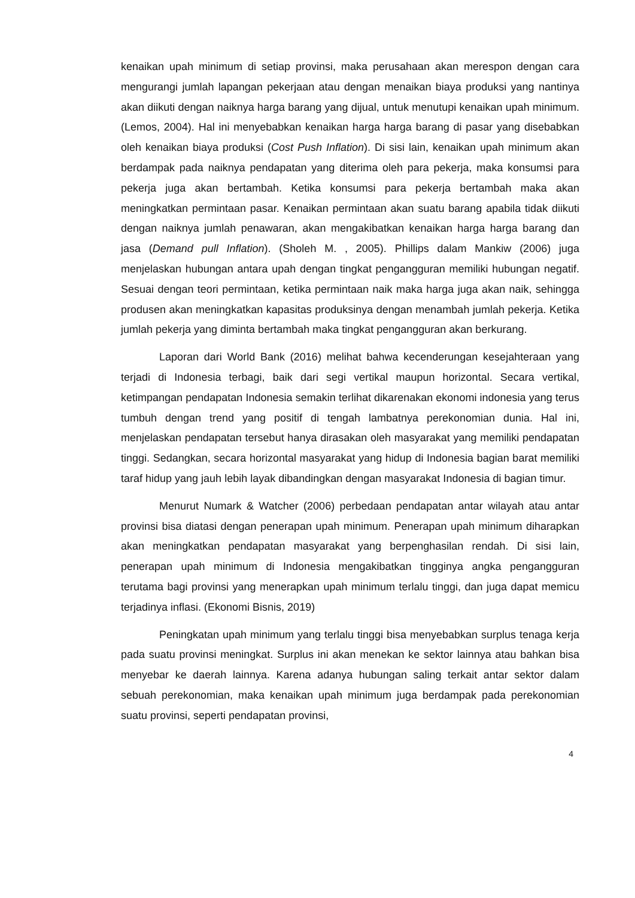kenaikan upah minimum di setiap provinsi, maka perusahaan akan merespon dengan cara mengurangi jumlah lapangan pekerjaan atau dengan menaikan biaya produksi yang nantinya akan diikuti dengan naiknya harga barang yang dijual, untuk menutupi kenaikan upah minimum. (Lemos, 2004). Hal ini menyebabkan kenaikan harga harga barang di pasar yang disebabkan oleh kenaikan biaya produksi (Cost Push Inflation). Di sisi lain, kenaikan upah minimum akan berdampak pada naiknya pendapatan yang diterima oleh para pekerja, maka konsumsi para pekerja juga akan bertambah. Ketika konsumsi para pekerja bertambah maka akan meningkatkan permintaan pasar. Kenaikan permintaan akan suatu barang apabila tidak diikuti dengan naiknya jumlah penawaran, akan mengakibatkan kenaikan harga harga barang dan jasa (Demand pull Inflation). (Sholeh M. , 2005). Phillips dalam Mankiw (2006) juga menjelaskan hubungan antara upah dengan tingkat pengangguran memiliki hubungan negatif. Sesuai dengan teori permintaan, ketika permintaan naik maka harga juga akan naik, sehingga produsen akan meningkatkan kapasitas produksinya dengan menambah jumlah pekerja. Ketika jumlah pekerja yang diminta bertambah maka tingkat pengangguran akan berkurang.
Laporan dari World Bank (2016) melihat bahwa kecenderungan kesejahteraan yang terjadi di Indonesia terbagi, baik dari segi vertikal maupun horizontal. Secara vertikal, ketimpangan pendapatan Indonesia semakin terlihat dikarenakan ekonomi indonesia yang terus tumbuh dengan trend yang positif di tengah lambatnya perekonomian dunia. Hal ini, menjelaskan pendapatan tersebut hanya dirasakan oleh masyarakat yang memiliki pendapatan tinggi. Sedangkan, secara horizontal masyarakat yang hidup di Indonesia bagian barat memiliki taraf hidup yang jauh lebih layak dibandingkan dengan masyarakat Indonesia di bagian timur.
Menurut Numark & Watcher (2006) perbedaan pendapatan antar wilayah atau antar provinsi bisa diatasi dengan penerapan upah minimum. Penerapan upah minimum diharapkan akan meningkatkan pendapatan masyarakat yang berpenghasilan rendah. Di sisi lain, penerapan upah minimum di Indonesia mengakibatkan tingginya angka pengangguran terutama bagi provinsi yang menerapkan upah minimum terlalu tinggi, dan juga dapat memicu terjadinya inflasi. (Ekonomi Bisnis, 2019)
Peningkatan upah minimum yang terlalu tinggi bisa menyebabkan surplus tenaga kerja pada suatu provinsi meningkat. Surplus ini akan menekan ke sektor lainnya atau bahkan bisa menyebar ke daerah lainnya. Karena adanya hubungan saling terkait antar sektor dalam sebuah perekonomian, maka kenaikan upah minimum juga berdampak pada perekonomian suatu provinsi, seperti pendapatan provinsi,
4